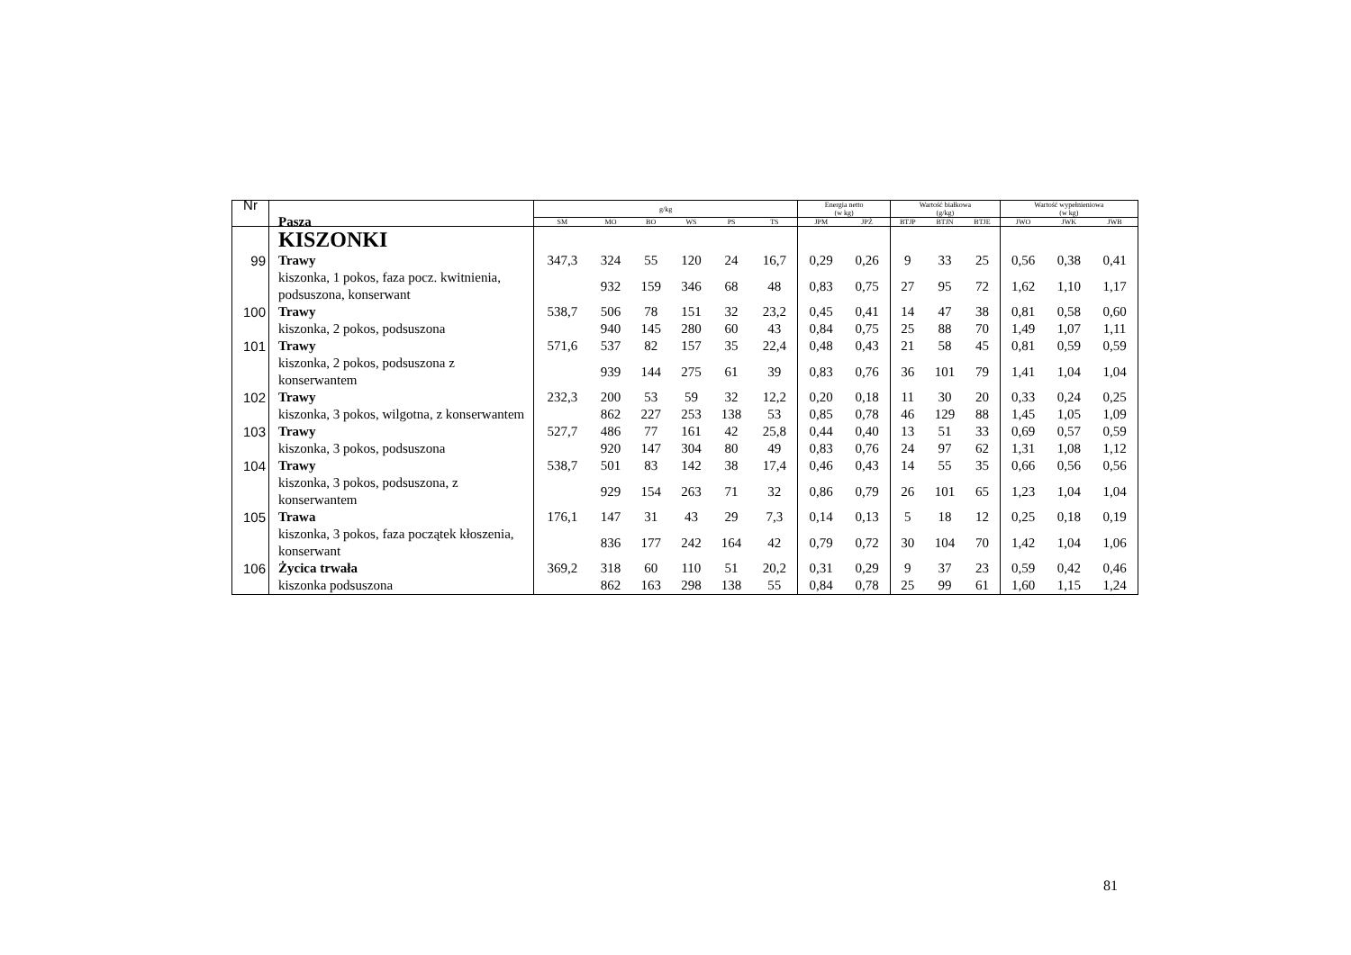| Nr | Pasza | g/kg | | | | | | Energia netto (w kg) | | Wartość białkowa (g/kg) | | | Wartość wypełnieniowa (w kg) | | |
| --- | --- | --- | --- | --- | --- | --- | --- | --- | --- | --- | --- | --- | --- | --- | --- |
| | | SM | MO | BO | WS | PS | TS | JPM | JPŻ | BTJP | BTJN | BTJE | JWO | JWK | JWB |
| | KISZONKI | | | | | | | | | | | | | | |
| 99 | Trawy | 347,3 | 324 | 55 | 120 | 24 | 16,7 | 0,29 | 0,26 | 9 | 33 | 25 | 0,56 | 0,38 | 0,41 |
| | kiszonka, 1 pokos, faza pocz. kwitnienia, podsuszona, konserwant | | 932 | 159 | 346 | 68 | 48 | 0,83 | 0,75 | 27 | 95 | 72 | 1,62 | 1,10 | 1,17 |
| 100 | Trawy | 538,7 | 506 | 78 | 151 | 32 | 23,2 | 0,45 | 0,41 | 14 | 47 | 38 | 0,81 | 0,58 | 0,60 |
| | kiszonka, 2 pokos, podsuszona | | 940 | 145 | 280 | 60 | 43 | 0,84 | 0,75 | 25 | 88 | 70 | 1,49 | 1,07 | 1,11 |
| 101 | Trawy | 571,6 | 537 | 82 | 157 | 35 | 22,4 | 0,48 | 0,43 | 21 | 58 | 45 | 0,81 | 0,59 | 0,59 |
| | kiszonka, 2 pokos, podsuszona z konserwantem | | 939 | 144 | 275 | 61 | 39 | 0,83 | 0,76 | 36 | 101 | 79 | 1,41 | 1,04 | 1,04 |
| 102 | Trawy | 232,3 | 200 | 53 | 59 | 32 | 12,2 | 0,20 | 0,18 | 11 | 30 | 20 | 0,33 | 0,24 | 0,25 |
| | kiszonka, 3 pokos, wilgotna, z konserwantem | | 862 | 227 | 253 | 138 | 53 | 0,85 | 0,78 | 46 | 129 | 88 | 1,45 | 1,05 | 1,09 |
| 103 | Trawy | 527,7 | 486 | 77 | 161 | 42 | 25,8 | 0,44 | 0,40 | 13 | 51 | 33 | 0,69 | 0,57 | 0,59 |
| | kiszonka, 3 pokos, podsuszona | | 920 | 147 | 304 | 80 | 49 | 0,83 | 0,76 | 24 | 97 | 62 | 1,31 | 1,08 | 1,12 |
| 104 | Trawy | 538,7 | 501 | 83 | 142 | 38 | 17,4 | 0,46 | 0,43 | 14 | 55 | 35 | 0,66 | 0,56 | 0,56 |
| | kiszonka, 3 pokos, podsuszona, z konserwantem | | 929 | 154 | 263 | 71 | 32 | 0,86 | 0,79 | 26 | 101 | 65 | 1,23 | 1,04 | 1,04 |
| 105 | Trawa | 176,1 | 147 | 31 | 43 | 29 | 7,3 | 0,14 | 0,13 | 5 | 18 | 12 | 0,25 | 0,18 | 0,19 |
| | kiszonka, 3 pokos, faza początek kłoszenia, konserwant | | 836 | 177 | 242 | 164 | 42 | 0,79 | 0,72 | 30 | 104 | 70 | 1,42 | 1,04 | 1,06 |
| 106 | Życica trwała | 369,2 | 318 | 60 | 110 | 51 | 20,2 | 0,31 | 0,29 | 9 | 37 | 23 | 0,59 | 0,42 | 0,46 |
| | kiszonka podsuszona | | 862 | 163 | 298 | 138 | 55 | 0,84 | 0,78 | 25 | 99 | 61 | 1,60 | 1,15 | 1,24 |
81